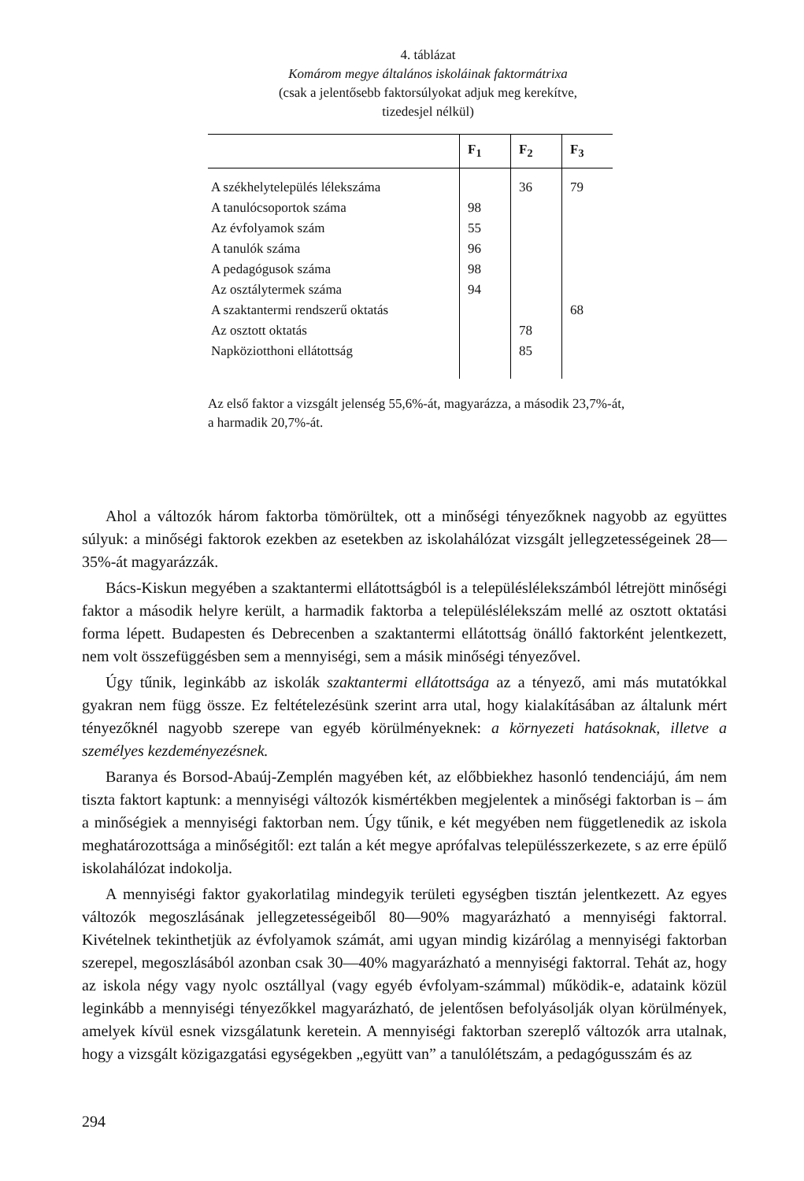4. táblázat
Komárom megye általános iskoláinak faktormátrixa
(csak a jelentősebb faktorsúlyokat adjuk meg kerekítve,
tizedesjel nélkül)
| | F<sub>1</sub> | F<sub>2</sub> | F<sub>3</sub> |
| --- | --- | --- | --- |
| A székhelytelepülés lélekszáma | | 36 | 79 |
| A tanulócsoportok száma | 98 | | |
| Az évfolyamok szám | 55 | | |
| A tanulók száma | 96 | | |
| A pedagógusok száma | 98 | | |
| Az osztálytermek száma | 94 | | |
| A szaktantermi rendszerű oktatás | | | 68 |
| Az osztott oktatás | | 78 | |
| Napköziotthoni ellátottság | | 85 | |
Az első faktor a vizsgált jelenség 55,6%-át, magyarázza, a második 23,7%-át, a harmadik 20,7%-át.
Ahol a változók három faktorba tömörültek, ott a minőségi tényezőknek nagyobb az együttes súlyuk: a minőségi faktorok ezekben az esetekben az iskolahálózat vizsgált jellegzetességeinek 28—35%-át magyarázzák.
Bács-Kiskun megyében a szaktantermi ellátottságból is a településlélekszámból létrejött minőségi faktor a második helyre került, a harmadik faktorba a településlélekszám mellé az osztott oktatási forma lépett. Budapesten és Debrecenben a szaktantermi ellátottság önálló faktorként jelentkezett, nem volt összefüggésben sem a mennyiségi, sem a másik minőségi tényezővel.
Úgy tűnik, leginkább az iskolák szaktantermi ellátottsága az a tényező, ami más mutatókkal gyakran nem függ össze. Ez feltételezésünk szerint arra utal, hogy kialakításában az általunk mért tényezőknél nagyobb szerepe van egyéb körülményeknek: a környezeti hatásoknak, illetve a személyes kezdeményezésnek.
Baranya és Borsod-Abaúj-Zemplén magyében két, az előbbiekhez hasonló tendenciájú, ám nem tiszta faktort kaptunk: a mennyiségi változók kismértékben megjelentek a minőségi faktorban is – ám a minőségiek a mennyiségi faktorban nem. Úgy tűnik, e két megyében nem függetlenedik az iskola meghatározottsága a minőségitől: ezt talán a két megye aprófalvas településszerkezete, s az erre épülő iskolahálózat indokolja.
A mennyiségi faktor gyakorlatilag mindegyik területi egységben tisztán jelentkezett. Az egyes változók megoszlásának jellegzetességeiből 80—90% magyarázható a mennyiségi faktorral. Kivételnek tekinthetjük az évfolyamok számát, ami ugyan mindig kizárólag a mennyiségi faktorban szerepel, megoszlásából azonban csak 30—40% magyarázható a mennyiségi faktorral. Tehát az, hogy az iskola négy vagy nyolc osztállyal (vagy egyéb évfolyam-számmal) működik-e, adataink közül leginkább a mennyiségi tényezőkkel magyarázható, de jelentősen befolyásolják olyan körülmények, amelyek kívül esnek vizsgálatunk keretein. A mennyiségi faktorban szereplő változók arra utalnak, hogy a vizsgált közigazgatási egységekben „együtt van” a tanulólétszám, a pedagógusszám és az
294